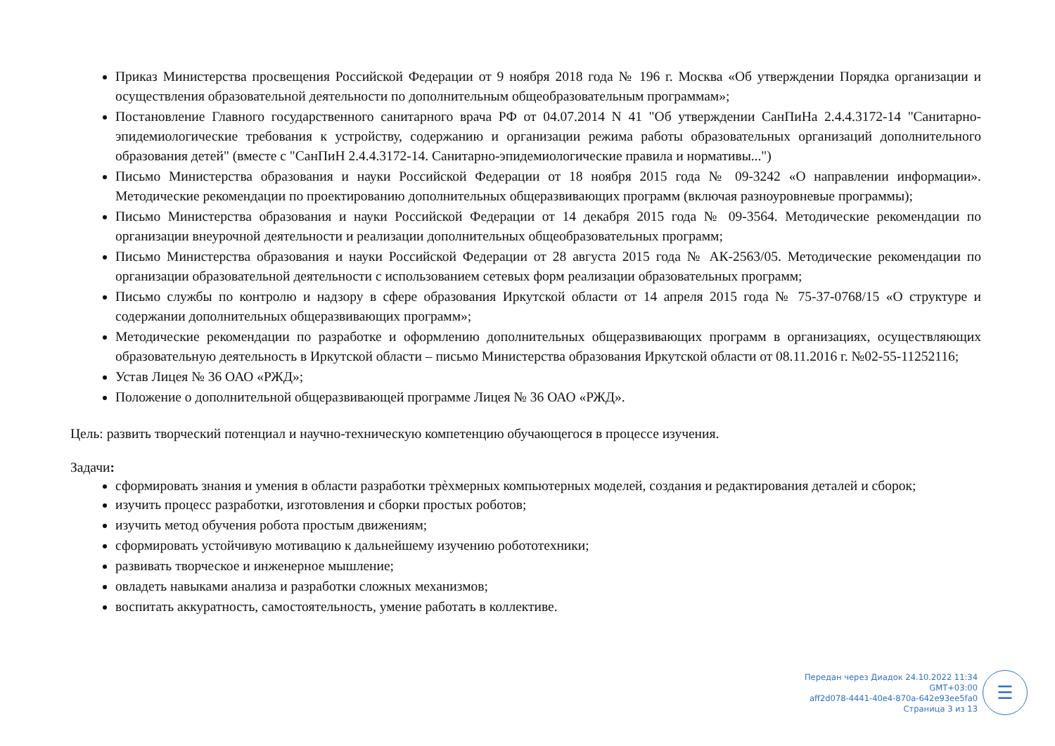Приказ Министерства просвещения Российской Федерации от 9 ноября 2018 года № 196 г. Москва «Об утверждении Порядка организации и осуществления образовательной деятельности по дополнительным общеобразовательным программам»;
Постановление Главного государственного санитарного врача РФ от 04.07.2014 N 41 "Об утверждении СанПиНа 2.4.4.3172-14 "Санитарно-эпидемиологические требования к устройству, содержанию и организации режима работы образовательных организаций дополнительного образования детей" (вместе с "СанПиН 2.4.4.3172-14. Санитарно-эпидемиологические правила и нормативы...")
Письмо Министерства образования и науки Российской Федерации от 18 ноября 2015 года № 09-3242 «О направлении информации». Методические рекомендации по проектированию дополнительных общеразвивающих программ (включая разноуровневые программы);
Письмо Министерства образования и науки Российской Федерации от 14 декабря 2015 года № 09-3564. Методические рекомендации по организации внеурочной деятельности и реализации дополнительных общеобразовательных программ;
Письмо Министерства образования и науки Российской Федерации от 28 августа 2015 года № АК-2563/05. Методические рекомендации по организации образовательной деятельности с использованием сетевых форм реализации образовательных программ;
Письмо службы по контролю и надзору в сфере образования Иркутской области от 14 апреля 2015 года № 75-37-0768/15 «О структуре и содержании дополнительных общеразвивающих программ»;
Методические рекомендации по разработке и оформлению дополнительных общеразвивающих программ в организациях, осуществляющих образовательную деятельность в Иркутской области – письмо Министерства образования Иркутской области от 08.11.2016 г. №02-55-11252116;
Устав Лицея № 36 ОАО «РЖД»;
Положение о дополнительной общеразвивающей программе Лицея № 36 ОАО «РЖД».
Цель: развить творческий потенциал и научно-техническую компетенцию обучающегося в процессе изучения.
Задачи:
сформировать знания и умения в области разработки трѐхмерных компьютерных моделей, создания и редактирования деталей и сборок;
изучить процесс разработки, изготовления и сборки простых роботов;
изучить метод обучения робота простым движениям;
сформировать устойчивую мотивацию к дальнейшему изучению робототехники;
развивать творческое и инженерное мышление;
овладеть навыками анализа и разработки сложных механизмов;
воспитать аккуратность, самостоятельность, умение работать в коллективе.
Передан через Диадок 24.10.2022 11:34 GMT+03:00
aff2d078-4441-40e4-870a-642e93ee5fa0
Страница 3 из 13
☰